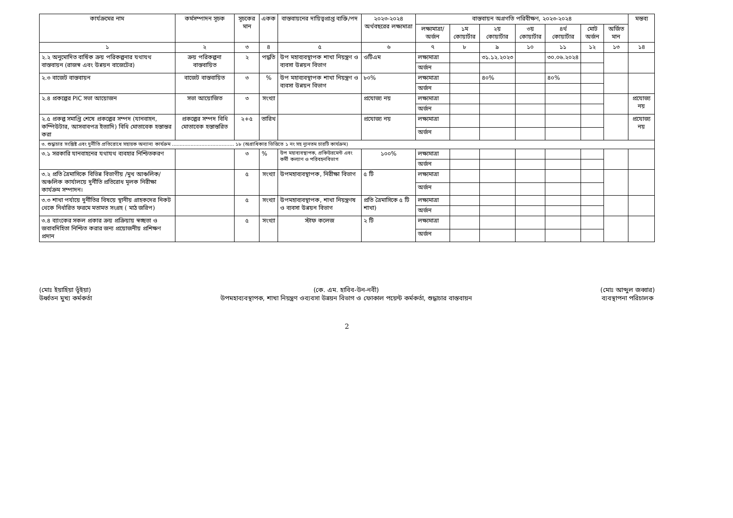| কার্যক্রমের নাম | কর্মসম্পাদন সূচক | সূচকের মান | একক | বাস্তবায়নের দায়িত্বপ্রাপ্ত ব্যক্তি/পদ | ২০২৩-২০২৪ অর্থবছরের লক্ষ্যমাত্রা | বাস্তবায়ন অগ্রগতি পরিবীক্ষণ, ২০২৩-২০২৪ | | | | | | | মন্তব্য |
| --- | --- | --- | --- | --- | --- | --- | --- | --- | --- | --- | --- | --- | --- |
| | | | | | | লক্ষ্যমাত্রা/ অর্জন | ১ম কোয়ার্টার | ২য় কোয়ার্টার | ৩য় কোয়ার্টার | ৪র্থ কোয়ার্টার | মোট অর্জন | অর্জিত মান | |
| ১ | ২ | ৩ | ৪ | ৫ | ৬ | ৭ | ৮ | ৯ | ১০ | ১১ | ১২ | ১৩ | ১৪ |
| ২.২ অনুমোদিত বার্ষিক ক্রয় পরিকল্পনার যথাযথ বাস্তবায়ন (রাজস্ব এবং উন্নয়ন বাজেটের) | ক্রয় পরিকল্পনা বাস্তবায়িত | ২ | পদ্ধতি | উপ মহাব্যবস্থাপক শাখা নিয়ন্ত্রণ ও ব্যবসা উন্নয়ন বিভাগ | ওটিএম | লক্ষ্যমাত্রা | | ৩১.১২.২০২৩ | | ৩০.০৬.২০২৪ | | | |
| | | | | | | অর্জন | | | | | | | |
| ২.৩ বাজেট বাস্তবায়ন | বাজেট বাস্তবায়িত | ৩ | % | উপ মহাব্যবস্থাপক শাখা নিয়ন্ত্রণ ও ব্যবসা উন্নয়ন বিভাগ | ৮০% | লক্ষ্যমাত্রা | | ৪০% | | ৪০% | | | |
| | | | | | | অর্জন | | | | | | | |
| ২.৪ প্রকল্পের PIC সভা আয়োজন | সভা আয়োজিত | ৩ | সংখ্যা | | প্রযোজ্য নয় | লক্ষ্যমাত্রা | | | | | | | প্রযোজ্য নয় |
| | | | | | | অর্জন | | | | | | | |
| ২.৫ প্রকল্প সমাপ্তি শেষে প্রকল্পের সম্পদ (যানবাহন, কম্পিউটার, আসবাবপত্র ইত্যাদি) বিধি মোতাবেক হস্তান্তর করা | প্রকল্পের সম্পদ বিধি মোতাবেক হস্তান্তরিত | ২+৫ | তারিখ | | প্রযোজ্য নয় | লক্ষ্যমাত্রা | | | | | | | প্রযোজ্য নয় |
| | | | | | | অর্জন | | | | | | | |
| ৩. শুদ্ধাচার সংশ্লিষ্ট এবং দুর্নীতি প্রতিরোধে সহায়ক অন্যান্য কার্যক্রম ........................................ ১৮ (অগ্রাধিকার ভিত্তিতে ১ নং সহ ন্যূনতম চারটি কার্যক্রম) | | | | | | | | | | | | | |
| ৩.১ সরকারি যানবাহনের যথাযথ ব্যবহার নিশ্চিতকরণ | | ৩ | % | উপ মহাব্যবস্থাপক, প্রকিউরমেন্ট এবং কর্মী কল্যাণ ও পরিবহনবিভাগ | ১০০% | লক্ষ্যমাত্রা | | | | | | | |
| | | | | | | অর্জন | | | | | | | |
| ৩.২ প্রতি ত্রৈমাসিকে বিভিন্ন বিভাগীয় /মুখ আঞ্চলিক/অঞ্চলিক কার্যালয়ে দুর্নীতি প্রতিরোধ মূলক নিরীক্ষা কার্যক্রম সম্পাদন। | | ৫ | সংখ্যা | উপমহাব্যবস্থাপক, নিরীক্ষা বিভাগ | ৫ টি | লক্ষ্যমাত্রা | | | | | | | |
| | | | | | | অর্জন | | | | | | | |
| ৩.৩ শাখা পর্যায়ে দুর্নীতির বিষয়ে স্থানীয় গ্রাহকদের নিকট থেকে নির্ধারিত ফরমে মতামত সংগ্রহ ( মাঠ জরিপ) | | ৫ | সংখ্যা | উপমহাব্যবস্থাপক, শাখা নিয়ন্ত্রণষ ও ব্যবসা উন্নয়ন বিভাগ | প্রতি ত্রৈমাসিকে ৫ টি শাখা) | লক্ষ্যমাত্রা | | | | | | | |
| | | | | | | অর্জন | | | | | | | |
| ৩.৪ ব্যাংকের সকল প্রকার ক্রয় প্রক্রিয়ায় স্বচ্ছতা ও জবাবদিহিতা নিশ্চিত করার জন্য প্রয়োজনীয় প্রশিক্ষণ প্রদান | | ৫ | সংখ্যা | স্টাফ কলেজ | ২ টি | লক্ষ্যমাত্রা | | | | | | | |
| | | | | | | অর্জন | | | | | | | |
(মোঃ ইয়াহিয়া ভূঁইয়া)
উর্ধ্বতন মুখ্য কর্মকর্তা
(কে. এম. হাবিব-উন-নবী)
উপমহাব্যবস্থাপক, শাখা নিয়ন্ত্রণ ওব্যবসা উন্নয়ন বিভাগ ও ফোকাল পয়েন্ট কর্মকর্তা, শুদ্ধাচার বাস্তবায়ন
(মোঃ আব্দুল জব্বার)
ব্যবস্থাপনা পরিচালক
2